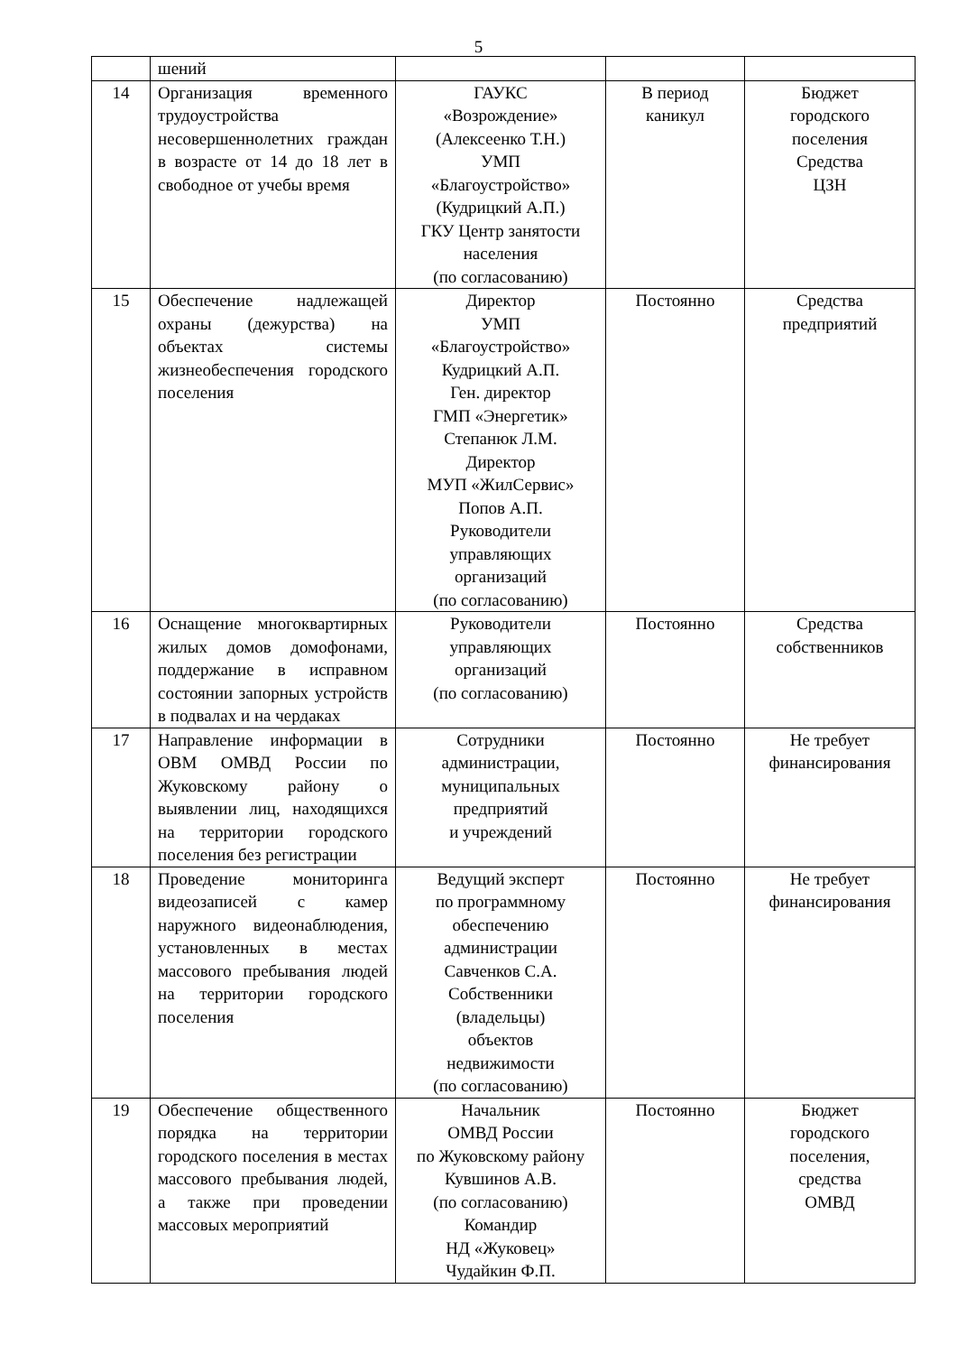5
| | шений | | | |
| 14 | Организация временного трудоустройства несовершеннолетних граждан в возрасте от 14 до 18 лет в свободное от учебы время | ГАУКС «Возрождение» (Алексеенко Т.Н.) УМП «Благоустройство» (Кудрицкий А.П.) ГКУ Центр занятости населения (по согласованию) | В период каникул | Бюджет городского поселения Средства ЦЗН |
| 15 | Обеспечение надлежащей охраны (дежурства) на объектах системы жизнеобеспечения городского поселения | Директор УМП «Благоустройство» Кудрицкий А.П. Ген. директор ГМП «Энергетик» Степанюк Л.М. Директор МУП «ЖилСервис» Попов А.П. Руководители управляющих организаций (по согласованию) | Постоянно | Средства предприятий |
| 16 | Оснащение многоквартирных жилых домов домофонами, поддержание в исправном состоянии запорных устройств в подвалах и на чердаках | Руководители управляющих организаций (по согласованию) | Постоянно | Средства собственников |
| 17 | Направление информации в ОВМ ОМВД России по Жуковскому району о выявлении лиц, находящихся на территории городского поселения без регистрации | Сотрудники администрации, муниципальных предприятий и учреждений | Постоянно | Не требует финансирования |
| 18 | Проведение мониторинга видеозаписей с камер наружного видеонаблюдения, установленных в местах массового пребывания людей на территории городского поселения | Ведущий эксперт по программному обеспечению администрации Савченков С.А. Собственники (владельцы) объектов недвижимости (по согласованию) | Постоянно | Не требует финансирования |
| 19 | Обеспечение общественного порядка на территории городского поселения в местах массового пребывания людей, а также при проведении массовых мероприятий | Начальник ОМВД России по Жуковскому району Кувшинов А.В. (по согласованию) Командир НД «Жуковец» Чудайкин Ф.П. | Постоянно | Бюджет городского поселения, средства ОМВД |